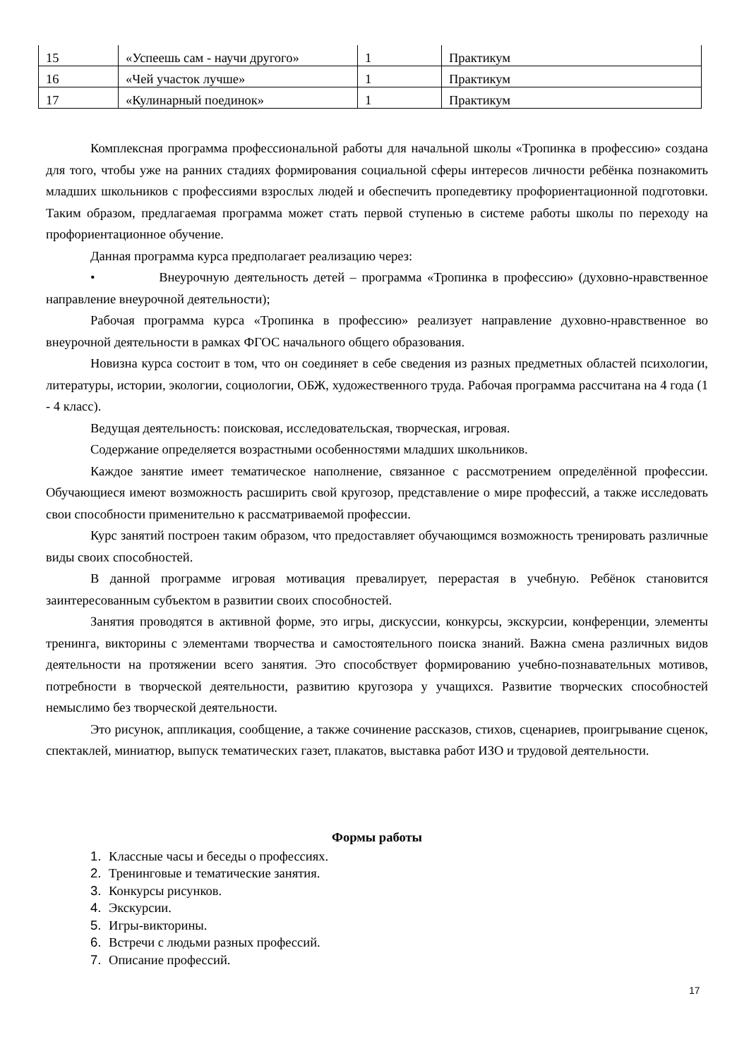| 15 | «Успеешь сам - научи другого» | 1 | Практикум |
| 16 | «Чей участок лучше» | 1 | Практикум |
| 17 | «Кулинарный поединок» | 1 | Практикум |
Комплексная программа профессиональной работы для начальной школы «Тропинка в профессию» создана для того, чтобы уже на ранних стадиях формирования социальной сферы интересов личности ребёнка познакомить младших школьников с профессиями взрослых людей и обеспечить пропедевтику профориентационной подготовки. Таким образом, предлагаемая программа может стать первой ступенью в системе работы школы по переходу на профориентационное обучение.
Данная программа курса предполагает реализацию через:
• Внеурочную деятельность детей – программа «Тропинка в профессию» (духовно-нравственное направление внеурочной деятельности);
Рабочая программа курса «Тропинка в профессию» реализует направление духовно-нравственное во внеурочной деятельности в рамках ФГОС начального общего образования.
Новизна курса состоит в том, что он соединяет в себе сведения из разных предметных областей психологии, литературы, истории, экологии, социологии, ОБЖ, художественного труда. Рабочая программа рассчитана на 4 года (1 - 4 класс).
Ведущая деятельность: поисковая, исследовательская, творческая, игровая.
Содержание определяется возрастными особенностями младших школьников.
Каждое занятие имеет тематическое наполнение, связанное с рассмотрением определённой профессии. Обучающиеся имеют возможность расширить свой кругозор, представление о мире профессий, а также исследовать свои способности применительно к рассматриваемой профессии.
Курс занятий построен таким образом, что предоставляет обучающимся возможность тренировать различные виды своих способностей.
В данной программе игровая мотивация превалирует, перерастая в учебную. Ребёнок становится заинтересованным субъектом в развитии своих способностей.
Занятия проводятся в активной форме, это игры, дискуссии, конкурсы, экскурсии, конференции, элементы тренинга, викторины с элементами творчества и самостоятельного поиска знаний. Важна смена различных видов деятельности на протяжении всего занятия. Это способствует формированию учебно-познавательных мотивов, потребности в творческой деятельности, развитию кругозора у учащихся. Развитие творческих способностей немыслимо без творческой деятельности.
Это рисунок, аппликация, сообщение, а также сочинение рассказов, стихов, сценариев, проигрывание сценок, спектаклей, миниатюр, выпуск тематических газет, плакатов, выставка работ ИЗО и трудовой деятельности.
Формы работы
1. Классные часы и беседы о профессиях.
2. Тренинговые и тематические занятия.
3. Конкурсы рисунков.
4. Экскурсии.
5. Игры-викторины.
6. Встречи с людьми разных профессий.
7. Описание профессий.
17